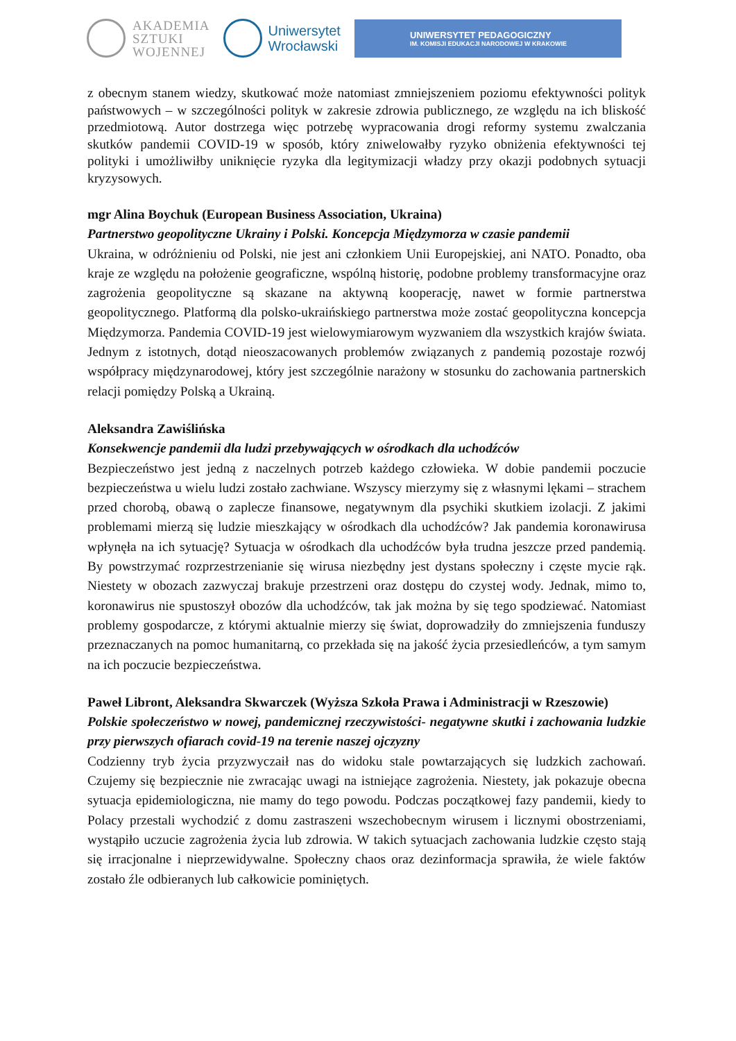AKADEMIA
SZTUKI
WOJENNEJ
Uniwersytet
Wrocławski
UNIWERSYTET PEDAGOGICZNY
IM. KOMISJI EDUKACJI NARODOWEJ W KRAKOWIE
z obecnym stanem wiedzy, skutkować może natomiast zmniejszeniem poziomu efektywności polityk państwowych – w szczególności polityk w zakresie zdrowia publicznego, ze względu na ich bliskość przedmiotową. Autor dostrzega więc potrzebę wypracowania drogi reformy systemu zwalczania skutków pandemii COVID-19 w sposób, który zniwelowałby ryzyko obniżenia efektywności tej polityki i umożliwiłby uniknięcie ryzyka dla legitymizacji władzy przy okazji podobnych sytuacji kryzysowych.
mgr Alina Boychuk (European Business Association, Ukraina)
Partnerstwo geopolityczne Ukrainy i Polski. Koncepcja Międzymorza w czasie pandemii
Ukraina, w odróżnieniu od Polski, nie jest ani członkiem Unii Europejskiej, ani NATO. Ponadto, oba kraje ze względu na położenie geograficzne, wspólną historię, podobne problemy transformacyjne oraz zagrożenia geopolityczne są skazane na aktywną kooperację, nawet w formie partnerstwa geopolitycznego. Platformą dla polsko-ukraińskiego partnerstwa może zostać geopolityczna koncepcja Międzymorza. Pandemia COVID-19 jest wielowymiarowym wyzwaniem dla wszystkich krajów świata. Jednym z istotnych, dotąd nieoszacowanych problemów związanych z pandemią pozostaje rozwój współpracy międzynarodowej, który jest szczególnie narażony w stosunku do zachowania partnerskich relacji pomiędzy Polską a Ukrainą.
Aleksandra Zawiślińska
Konsekwencje pandemii dla ludzi przebywających w ośrodkach dla uchodźców
Bezpieczeństwo jest jedną z naczelnych potrzeb każdego człowieka. W dobie pandemii poczucie bezpieczeństwa u wielu ludzi zostało zachwiane. Wszyscy mierzymy się z własnymi lękami – strachem przed chorobą, obawą o zaplecze finansowe, negatywnym dla psychiki skutkiem izolacji. Z jakimi problemami mierzą się ludzie mieszkający w ośrodkach dla uchodźców? Jak pandemia koronawirusa wpłynęła na ich sytuację? Sytuacja w ośrodkach dla uchodźców była trudna jeszcze przed pandemią. By powstrzymać rozprzestrzenianie się wirusa niezbędny jest dystans społeczny i częste mycie rąk. Niestety w obozach zazwyczaj brakuje przestrzeni oraz dostępu do czystej wody. Jednak, mimo to, koronawirus nie spustoszył obozów dla uchodźców, tak jak można by się tego spodziewać. Natomiast problemy gospodarcze, z którymi aktualnie mierzy się świat, doprowadziły do zmniejszenia funduszy przeznaczanych na pomoc humanitarną, co przekłada się na jakość życia przesiedleńców, a tym samym na ich poczucie bezpieczeństwa.
Paweł Libront, Aleksandra Skwarczek (Wyższa Szkoła Prawa i Administracji w Rzeszowie)
Polskie społeczeństwo w nowej, pandemicznej rzeczywistości- negatywne skutki i zachowania ludzkie przy pierwszych ofiarach covid-19 na terenie naszej ojczyzny
Codzienny tryb życia przyzwyczaił nas do widoku stale powtarzających się ludzkich zachowań. Czujemy się bezpiecznie nie zwracając uwagi na istniejące zagrożenia. Niestety, jak pokazuje obecna sytuacja epidemiologiczna, nie mamy do tego powodu. Podczas początkowej fazy pandemii, kiedy to Polacy przestali wychodzić z domu zastraszeni wszechobecnym wirusem i licznymi obostrzeniami, wystąpiło uczucie zagrożenia życia lub zdrowia. W takich sytuacjach zachowania ludzkie często stają się irracjonalne i nieprzewidywalne. Społeczny chaos oraz dezinformacja sprawiła, że wiele faktów zostało źle odbieranych lub całkowicie pominiętych.